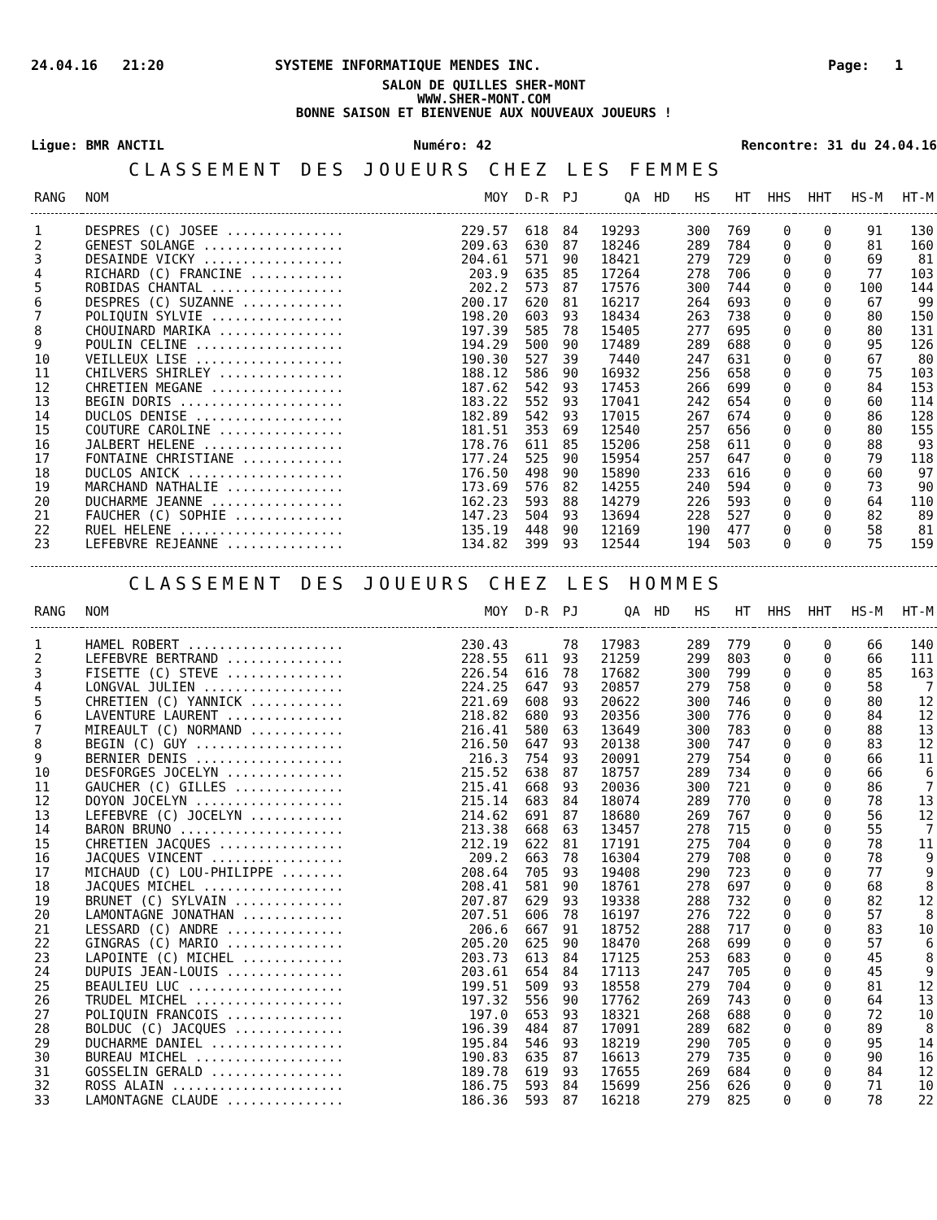24.04.16 21:20 SYSTEME INFORMATIQUE MENDES INC. Page: 1
SALON DE QUILLES SHER-MONT
WWW.SHER-MONT.COM
BONNE SAISON ET BIENVENUE AUX NOUVEAUX JOUEURS !
Ligue: BMR ANCTIL Numéro: 42 Rencontre: 31 du 24.04.16
CLASSEMENT DES JOUEURS CHEZ LES FEMMES
| RANG | NOM | MOY | D-R | PJ | QA | HD | HS | HT | HHS | HHT | HS-M | HT-M |
| --- | --- | --- | --- | --- | --- | --- | --- | --- | --- | --- | --- | --- |
| 1 | DESPRES (C) JOSEE ............... | 229.57 | 618 | 84 | 19293 | | 300 | 769 | 0 | 0 | 91 | 130 |
| 2 | GENEST SOLANGE .................. | 209.63 | 630 | 87 | 18246 | | 289 | 784 | 0 | 0 | 81 | 160 |
| 3 | DESAINDE VICKY .................. | 204.61 | 571 | 90 | 18421 | | 279 | 729 | 0 | 0 | 69 | 81 |
| 4 | RICHARD (C) FRANCINE ............ | 203.9 | 635 | 85 | 17264 | | 278 | 706 | 0 | 0 | 77 | 103 |
| 5 | ROBIDAS CHANTAL ................. | 202.2 | 573 | 87 | 17576 | | 300 | 744 | 0 | 0 | 100 | 144 |
| 6 | DESPRES (C) SUZANNE ............. | 200.17 | 620 | 81 | 16217 | | 264 | 693 | 0 | 0 | 67 | 99 |
| 7 | POLIQUIN SYLVIE ................. | 198.20 | 603 | 93 | 18434 | | 263 | 738 | 0 | 0 | 80 | 150 |
| 8 | CHOUINARD MARIKA ................ | 197.39 | 585 | 78 | 15405 | | 277 | 695 | 0 | 0 | 80 | 131 |
| 9 | POULIN CELINE ................... | 194.29 | 500 | 90 | 17489 | | 289 | 688 | 0 | 0 | 95 | 126 |
| 10 | VEILLEUX LISE ................... | 190.30 | 527 | 39 | 7440 | | 247 | 631 | 0 | 0 | 67 | 80 |
| 11 | CHILVERS SHIRLEY ................ | 188.12 | 586 | 90 | 16932 | | 256 | 658 | 0 | 0 | 75 | 103 |
| 12 | CHRETIEN MEGANE ................. | 187.62 | 542 | 93 | 17453 | | 266 | 699 | 0 | 0 | 84 | 153 |
| 13 | BEGIN DORIS ..................... | 183.22 | 552 | 93 | 17041 | | 242 | 654 | 0 | 0 | 60 | 114 |
| 14 | DUCLOS DENISE ................... | 182.89 | 542 | 93 | 17015 | | 267 | 674 | 0 | 0 | 86 | 128 |
| 15 | COUTURE CAROLINE ................ | 181.51 | 353 | 69 | 12540 | | 257 | 656 | 0 | 0 | 80 | 155 |
| 16 | JALBERT HELENE .................. | 178.76 | 611 | 85 | 15206 | | 258 | 611 | 0 | 0 | 88 | 93 |
| 17 | FONTAINE CHRISTIANE ............. | 177.24 | 525 | 90 | 15954 | | 257 | 647 | 0 | 0 | 79 | 118 |
| 18 | DUCLOS ANICK .................... | 176.50 | 498 | 90 | 15890 | | 233 | 616 | 0 | 0 | 60 | 97 |
| 19 | MARCHAND NATHALIE ............... | 173.69 | 576 | 82 | 14255 | | 240 | 594 | 0 | 0 | 73 | 90 |
| 20 | DUCHARME JEANNE ................. | 162.23 | 593 | 88 | 14279 | | 226 | 593 | 0 | 0 | 64 | 110 |
| 21 | FAUCHER (C) SOPHIE .............. | 147.23 | 504 | 93 | 13694 | | 228 | 527 | 0 | 0 | 82 | 89 |
| 22 | RUEL HELENE ..................... | 135.19 | 448 | 90 | 12169 | | 190 | 477 | 0 | 0 | 58 | 81 |
| 23 | LEFEBVRE REJEANNE ............... | 134.82 | 399 | 93 | 12544 | | 194 | 503 | 0 | 0 | 75 | 159 |
CLASSEMENT DES JOUEURS CHEZ LES HOMMES
| RANG | NOM | MOY | D-R | PJ | QA | HD | HS | HT | HHS | HHT | HS-M | HT-M |
| --- | --- | --- | --- | --- | --- | --- | --- | --- | --- | --- | --- | --- |
| 1 | HAMEL ROBERT .................... | 230.43 | | 78 | 17983 | | 289 | 779 | 0 | 0 | 66 | 140 |
| 2 | LEFEBVRE BERTRAND ............... | 228.55 | 611 | 93 | 21259 | | 299 | 803 | 0 | 0 | 66 | 111 |
| 3 | FISETTE (C) STEVE ............... | 226.54 | 616 | 78 | 17682 | | 300 | 799 | 0 | 0 | 85 | 163 |
| 4 | LONGVAL JULIEN .................. | 224.25 | 647 | 93 | 20857 | | 279 | 758 | 0 | 0 | 58 | 7 |
| 5 | CHRETIEN (C) YANNICK ............ | 221.69 | 608 | 93 | 20622 | | 300 | 746 | 0 | 0 | 80 | 12 |
| 6 | LAVENTURE LAURENT ............... | 218.82 | 680 | 93 | 20356 | | 300 | 776 | 0 | 0 | 84 | 12 |
| 7 | MIREAULT (C) NORMAND ............ | 216.41 | 580 | 63 | 13649 | | 300 | 783 | 0 | 0 | 88 | 13 |
| 8 | BEGIN (C) GUY ................... | 216.50 | 647 | 93 | 20138 | | 300 | 747 | 0 | 0 | 83 | 12 |
| 9 | BERNIER DENIS ................... | 216.3 | 754 | 93 | 20091 | | 279 | 754 | 0 | 0 | 66 | 11 |
| 10 | DESFORGES JOCELYN ............... | 215.52 | 638 | 87 | 18757 | | 289 | 734 | 0 | 0 | 66 | 6 |
| 11 | GAUCHER (C) GILLES .............. | 215.41 | 668 | 93 | 20036 | | 300 | 721 | 0 | 0 | 86 | 7 |
| 12 | DOYON JOCELYN ................... | 215.14 | 683 | 84 | 18074 | | 289 | 770 | 0 | 0 | 78 | 13 |
| 13 | LEFEBVRE (C) JOCELYN ............ | 214.62 | 691 | 87 | 18680 | | 269 | 767 | 0 | 0 | 56 | 12 |
| 14 | BARON BRUNO ..................... | 213.38 | 668 | 63 | 13457 | | 278 | 715 | 0 | 0 | 55 | 7 |
| 15 | CHRETIEN JACQUES ................ | 212.19 | 622 | 81 | 17191 | | 275 | 704 | 0 | 0 | 78 | 11 |
| 16 | JACQUES VINCENT ................. | 209.2 | 663 | 78 | 16304 | | 279 | 708 | 0 | 0 | 78 | 9 |
| 17 | MICHAUD (C) LOU-PHILIPPE ........ | 208.64 | 705 | 93 | 19408 | | 290 | 723 | 0 | 0 | 77 | 9 |
| 18 | JACQUES MICHEL .................. | 208.41 | 581 | 90 | 18761 | | 278 | 697 | 0 | 0 | 68 | 8 |
| 19 | BRUNET (C) SYLVAIN .............. | 207.87 | 629 | 93 | 19338 | | 288 | 732 | 0 | 0 | 82 | 12 |
| 20 | LAMONTAGNE JONATHAN ............. | 207.51 | 606 | 78 | 16197 | | 276 | 722 | 0 | 0 | 57 | 8 |
| 21 | LESSARD (C) ANDRE ............... | 206.6 | 667 | 91 | 18752 | | 288 | 717 | 0 | 0 | 83 | 10 |
| 22 | GINGRAS (C) MARIO ............... | 205.20 | 625 | 90 | 18470 | | 268 | 699 | 0 | 0 | 57 | 6 |
| 23 | LAPOINTE (C) MICHEL ............. | 203.73 | 613 | 84 | 17125 | | 253 | 683 | 0 | 0 | 45 | 8 |
| 24 | DUPUIS JEAN-LOUIS ............... | 203.61 | 654 | 84 | 17113 | | 247 | 705 | 0 | 0 | 45 | 9 |
| 25 | BEAULIEU LUC .................... | 199.51 | 509 | 93 | 18558 | | 279 | 704 | 0 | 0 | 81 | 12 |
| 26 | TRUDEL MICHEL ................... | 197.32 | 556 | 90 | 17762 | | 269 | 743 | 0 | 0 | 64 | 13 |
| 27 | POLIQUIN FRANCOIS ............... | 197.0 | 653 | 93 | 18321 | | 268 | 688 | 0 | 0 | 72 | 10 |
| 28 | BOLDUC (C) JACQUES .............. | 196.39 | 484 | 87 | 17091 | | 289 | 682 | 0 | 0 | 89 | 8 |
| 29 | DUCHARME DANIEL ................. | 195.84 | 546 | 93 | 18219 | | 290 | 705 | 0 | 0 | 95 | 14 |
| 30 | BUREAU MICHEL ................... | 190.83 | 635 | 87 | 16613 | | 279 | 735 | 0 | 0 | 90 | 16 |
| 31 | GOSSELIN GERALD ................. | 189.78 | 619 | 93 | 17655 | | 269 | 684 | 0 | 0 | 84 | 12 |
| 32 | ROSS ALAIN ...................... | 186.75 | 593 | 84 | 15699 | | 256 | 626 | 0 | 0 | 71 | 10 |
| 33 | LAMONTAGNE CLAUDE ............... | 186.36 | 593 | 87 | 16218 | | 279 | 825 | 0 | 0 | 78 | 22 |